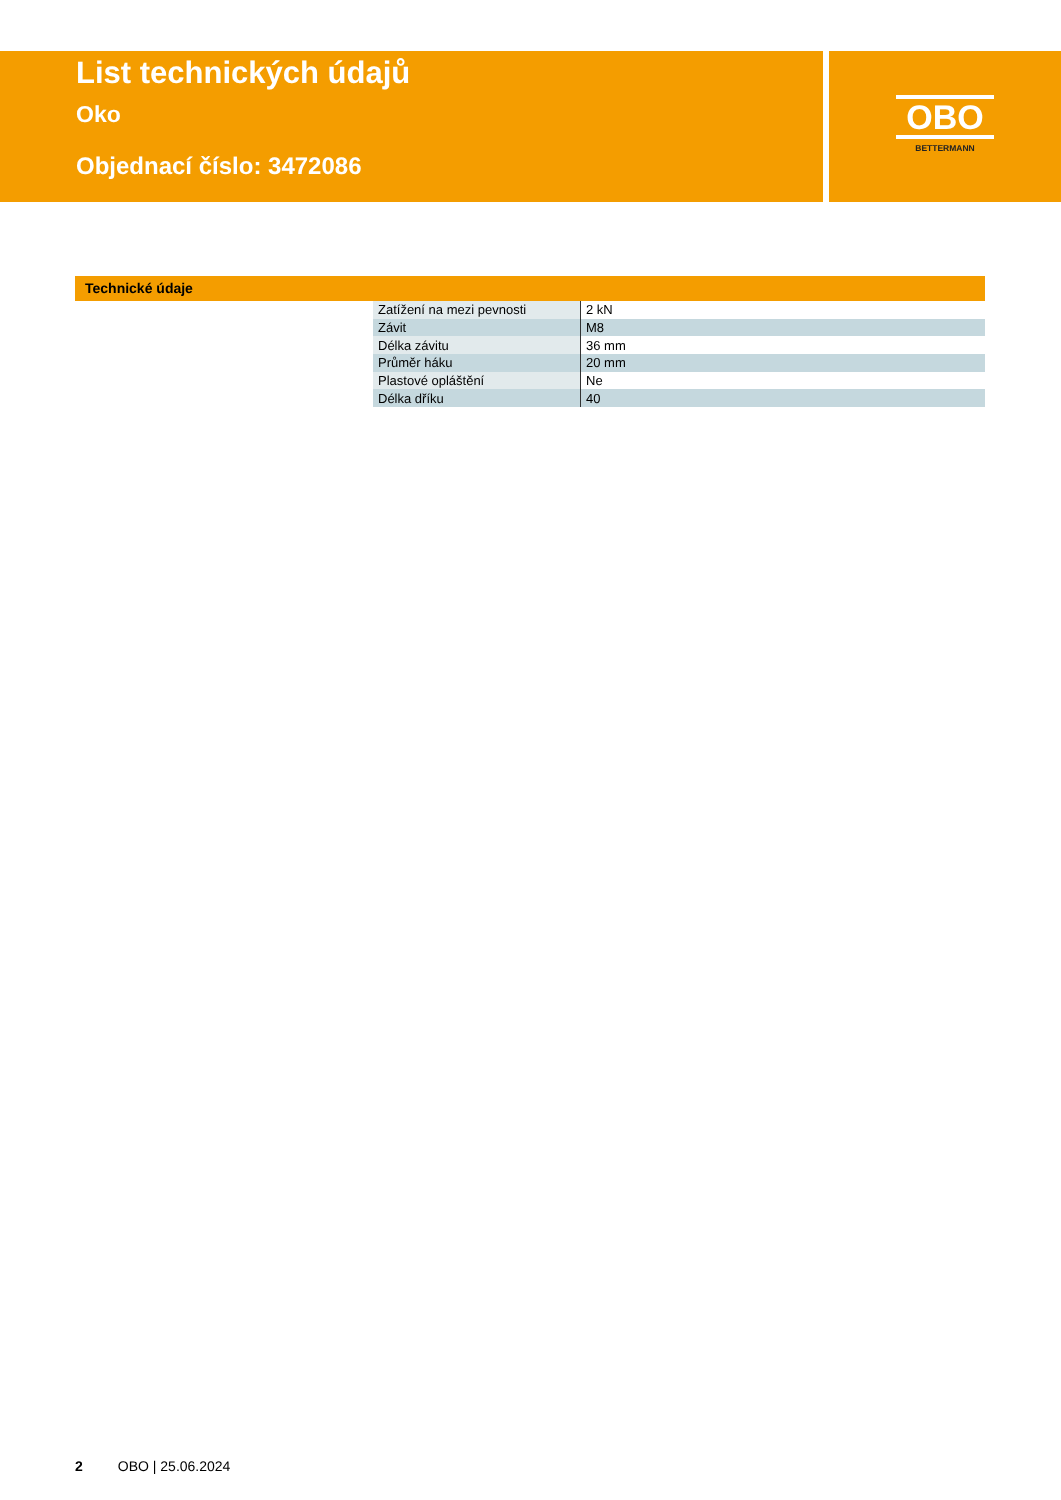List technických údajů
Oko
Objednací číslo: 3472086
OBO
BETTERMANN
Technické údaje
| Zatížení na mezi pevnosti | 2 kN |
| Závit | M8 |
| Délka závitu | 36 mm |
| Průměr háku | 20 mm |
| Plastové opláštění | Ne |
| Délka dříku | 40 |
2 OBO | 25.06.2024